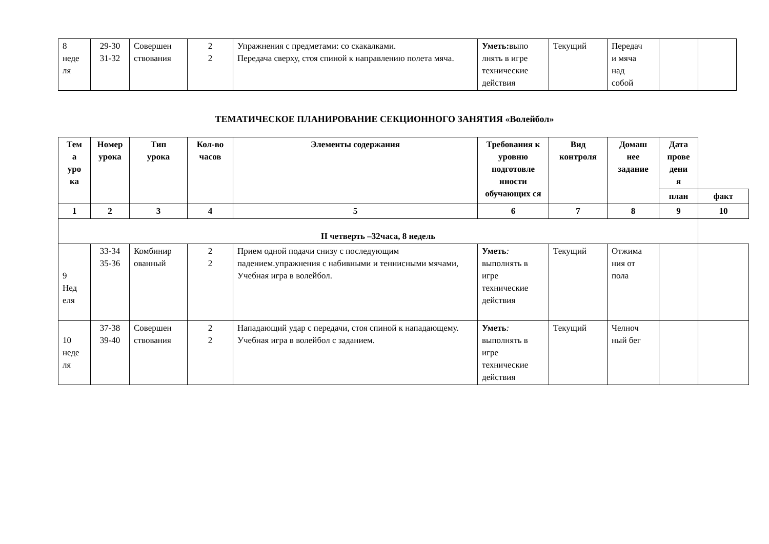| 8 неде ля | 29-30 31-32 | Совершен ствования | 2 2 | Упражнения с предметами: со скакалками. Передача сверху, стоя спиной к направлению полета мяча. | Уметь: выпо лнять в игре технические действия | Текущий | Передач и мяча над собой | | |
ТЕМАТИЧЕСКОЕ ПЛАНИРОВАНИЕ СЕКЦИОННОГО ЗАНЯТИЯ «Волейбол»
| Тем а уро ка | Номер урока | Тип урока | Кол-во часов | Элементы содержания | Требования к уровню подготовле нности обучающих ся | Вид контроля | Домаш нее задание | Дата прове дени я | |
| --- | --- | --- | --- | --- | --- | --- | --- | --- | --- |
| | | | | | | | | план | факт |
| 1 | 2 | 3 | 4 | 5 | 6 | 7 | 8 | 9 | 10 |
| II четверть –32часа, 8 недель | | | | | | | | | |
| 9 Нед еля | 33-34 35-36 | Комбинир ованный | 2 2 | Прием одной подачи снизу с последующим падением.упражнения с набивными и теннисными мячами, Учебная игра в волейбол. | Уметь : выполнять в игре технические действия | Текущий | Отжима ния от пола | | |
| 10 неде ля | 37-38 39-40 | Совершен ствования | 2 2 | Нападающий удар с передачи, стоя спиной к нападающему. Учебная игра в волейбол с заданием. | Уметь : выполнять в игре технические действия | Текущий | Челноч ный бег | | |